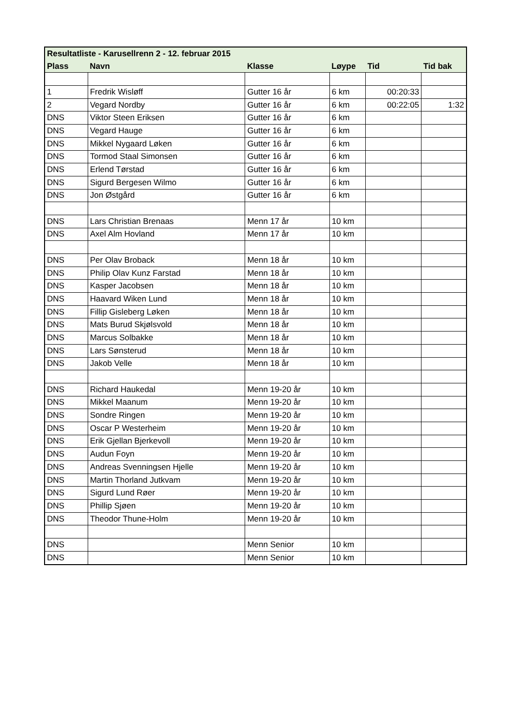| Resultatliste - Karusellrenn 2 - 12. februar 2015 | | | | | |
| --- | --- | --- | --- | --- | --- |
| Plass | Navn | Klasse | Løype | Tid | Tid bak |
| 1 | Fredrik Wisløff | Gutter 16 år | 6 km | 00:20:33 | |
| 2 | Vegard Nordby | Gutter 16 år | 6 km | 00:22:05 | 1:32 |
| DNS | Viktor Steen Eriksen | Gutter 16 år | 6 km | | |
| DNS | Vegard Hauge | Gutter 16 år | 6 km | | |
| DNS | Mikkel Nygaard Løken | Gutter 16 år | 6 km | | |
| DNS | Tormod Staal Simonsen | Gutter 16 år | 6 km | | |
| DNS | Erlend Tørstad | Gutter 16 år | 6 km | | |
| DNS | Sigurd Bergesen Wilmo | Gutter 16 år | 6 km | | |
| DNS | Jon Østgård | Gutter 16 år | 6 km | | |
| DNS | Lars Christian Brenaas | Menn 17 år | 10 km | | |
| DNS | Axel Alm Hovland | Menn 17 år | 10 km | | |
| DNS | Per Olav Broback | Menn 18 år | 10 km | | |
| DNS | Philip Olav Kunz Farstad | Menn 18 år | 10 km | | |
| DNS | Kasper Jacobsen | Menn 18 år | 10 km | | |
| DNS | Haavard Wiken Lund | Menn 18 år | 10 km | | |
| DNS | Fillip Gisleberg Løken | Menn 18 år | 10 km | | |
| DNS | Mats Burud Skjølsvold | Menn 18 år | 10 km | | |
| DNS | Marcus Solbakke | Menn 18 år | 10 km | | |
| DNS | Lars Sønsterud | Menn 18 år | 10 km | | |
| DNS | Jakob Velle | Menn 18 år | 10 km | | |
| DNS | Richard Haukedal | Menn 19-20 år | 10 km | | |
| DNS | Mikkel Maanum | Menn 19-20 år | 10 km | | |
| DNS | Sondre Ringen | Menn 19-20 år | 10 km | | |
| DNS | Oscar P Westerheim | Menn 19-20 år | 10 km | | |
| DNS | Erik Gjellan Bjerkevoll | Menn 19-20 år | 10 km | | |
| DNS | Audun Foyn | Menn 19-20 år | 10 km | | |
| DNS | Andreas Svenningsen Hjelle | Menn 19-20 år | 10 km | | |
| DNS | Martin Thorland Jutkvam | Menn 19-20 år | 10 km | | |
| DNS | Sigurd Lund Røer | Menn 19-20 år | 10 km | | |
| DNS | Phillip Sjøen | Menn 19-20 år | 10 km | | |
| DNS | Theodor Thune-Holm | Menn 19-20 år | 10 km | | |
| DNS | | Menn Senior | 10 km | | |
| DNS | | Menn Senior | 10 km | | |